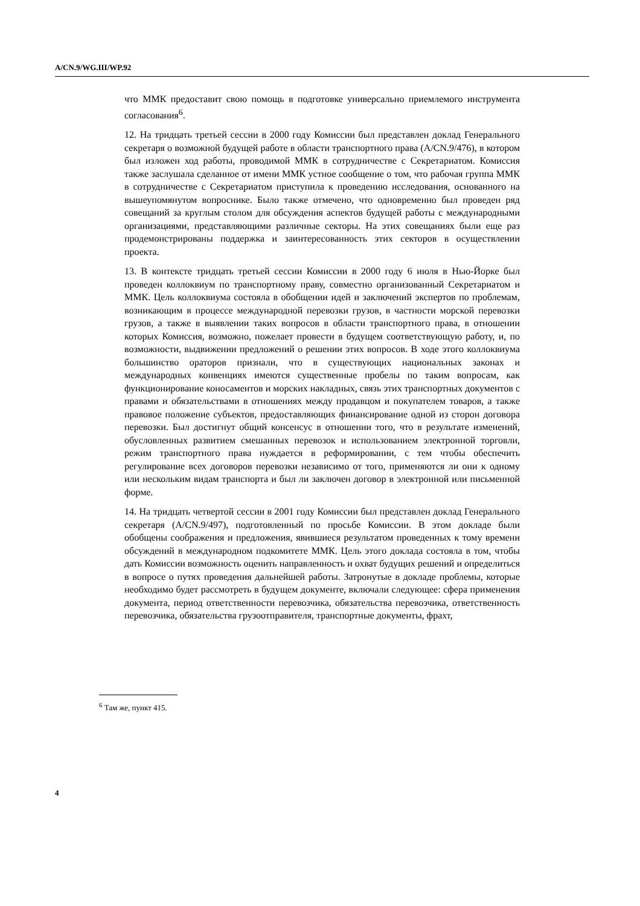A/CN.9/WG.III/WP.92
что ММК предоставит свою помощь в подготовке универсально приемлемого инструмента согласования<sup>6</sup>.
12. На тридцать третьей сессии в 2000 году Комиссии был представлен доклад Генерального секретаря о возможной будущей работе в области транспортного права (A/CN.9/476), в котором был изложен ход работы, проводимой ММК в сотрудничестве с Секретариатом. Комиссия также заслушала сделанное от имени ММК устное сообщение о том, что рабочая группа ММК в сотрудничестве с Секретариатом приступила к проведению исследования, основанного на вышеупомянутом вопроснике. Было также отмечено, что одновременно был проведен ряд совещаний за круглым столом для обсуждения аспектов будущей работы с международными организациями, представляющими различные секторы. На этих совещаниях были еще раз продемонстрированы поддержка и заинтересованность этих секторов в осуществлении проекта.
13. В контексте тридцать третьей сессии Комиссии в 2000 году 6 июля в Нью-Йорке был проведен коллоквиум по транспортному праву, совместно организованный Секретариатом и ММК. Цель коллоквиума состояла в обобщении идей и заключений экспертов по проблемам, возникающим в процессе международной перевозки грузов, в частности морской перевозки грузов, а также в выявлении таких вопросов в области транспортного права, в отношении которых Комиссия, возможно, пожелает провести в будущем соответствующую работу, и, по возможности, выдвижении предложений о решении этих вопросов. В ходе этого коллоквиума большинство ораторов признали, что в существующих национальных законах и международных конвенциях имеются существенные пробелы по таким вопросам, как функционирование коносаментов и морских накладных, связь этих транспортных документов с правами и обязательствами в отношениях между продавцом и покупателем товаров, а также правовое положение субъектов, предоставляющих финансирование одной из сторон договора перевозки. Был достигнут общий консенсус в отношении того, что в результате изменений, обусловленных развитием смешанных перевозок и использованием электронной торговли, режим транспортного права нуждается в реформировании, с тем чтобы обеспечить регулирование всех договоров перевозки независимо от того, применяются ли они к одному или нескольким видам транспорта и был ли заключен договор в электронной или письменной форме.
14. На тридцать четвертой сессии в 2001 году Комиссии был представлен доклад Генерального секретаря (A/CN.9/497), подготовленный по просьбе Комиссии. В этом докладе были обобщены соображения и предложения, явившиеся результатом проведенных к тому времени обсуждений в международном подкомитете ММК. Цель этого доклада состояла в том, чтобы дать Комиссии возможность оценить направленность и охват будущих решений и определиться в вопросе о путях проведения дальнейшей работы. Затронутые в докладе проблемы, которые необходимо будет рассмотреть в будущем документе, включали следующее: сфера применения документа, период ответственности перевозчика, обязательства перевозчика, ответственность перевозчика, обязательства грузоотправителя, транспортные документы, фрахт,
<sup>6</sup> Там же, пункт 415.
4